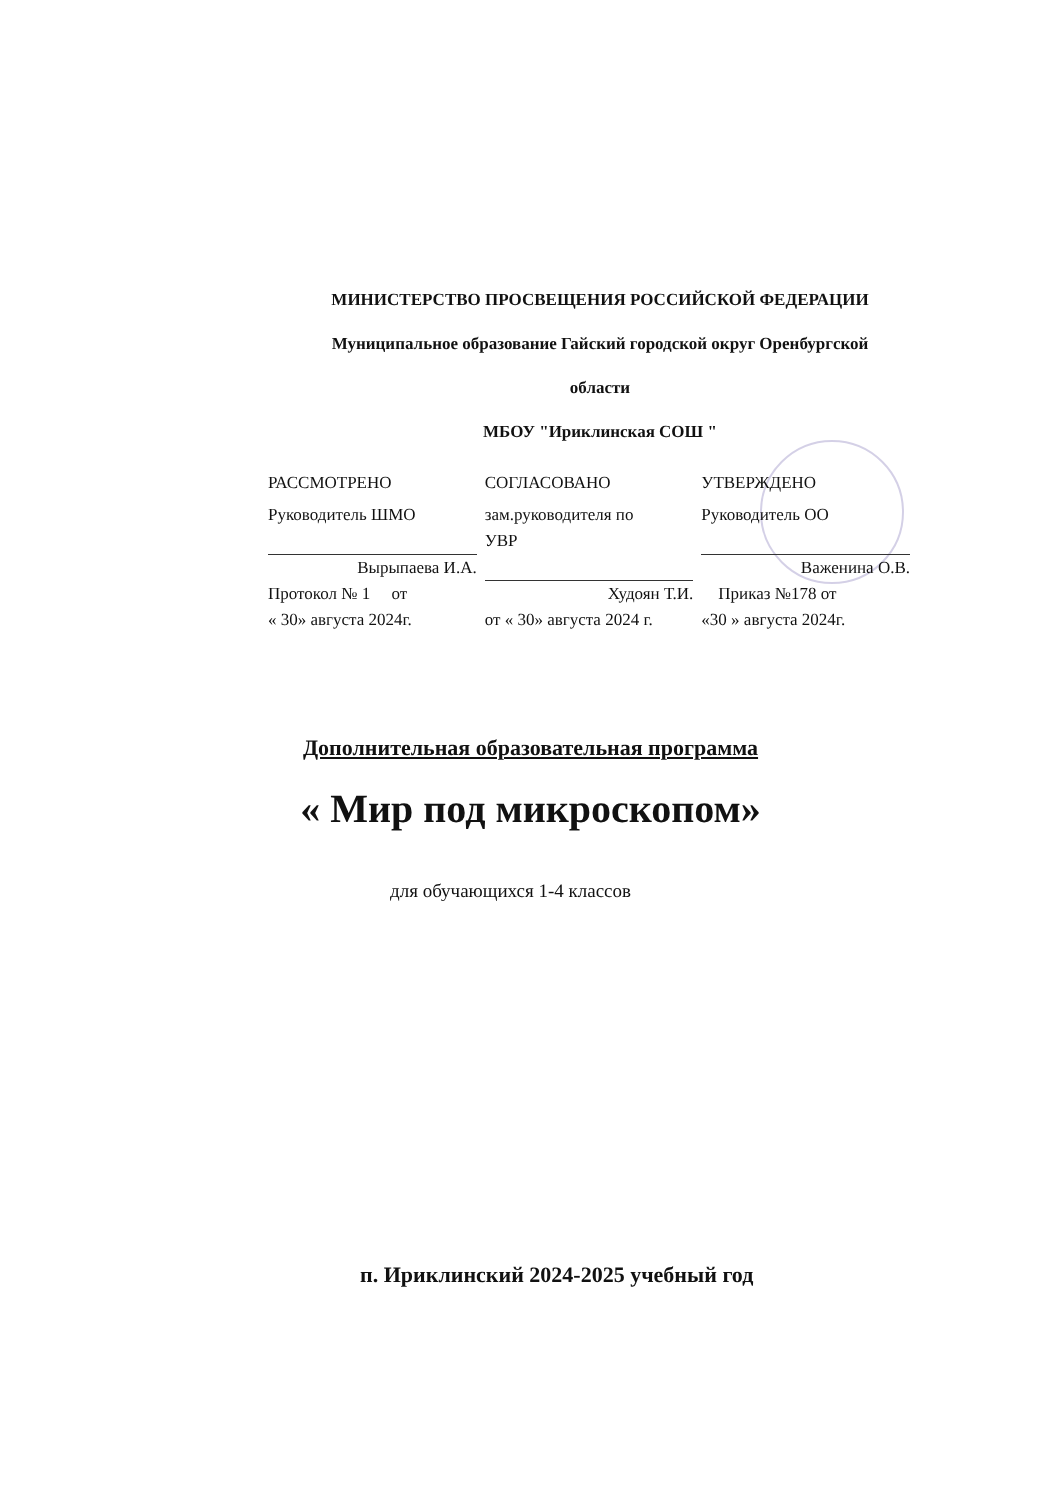МИНИСТЕРСТВО ПРОСВЕЩЕНИЯ РОССИЙСКОЙ ФЕДЕРАЦИИ
Муниципальное образование Гайский городской округ Оренбургской
области
МБОУ "Ириклинская СОШ "
РАССМОТРЕНО
Руководитель ШМО
Вырыпаева И.А.
Протокол № 1 от
« 30» августа 2024г.
СОГЛАСОВАНО
зам.руководителя по
УВР
Худоян Т.И.
от « 30» августа 2024 г.
УТВЕРЖДЕНО
Руководитель ОО
Важенина О.В.
Приказ №178 от
«30 » августа 2024г.
Дополнительная образовательная программа
« Мир под микроскопом»
для обучающихся 1-4 классов
п. Ириклинский 2024-2025 учебный год